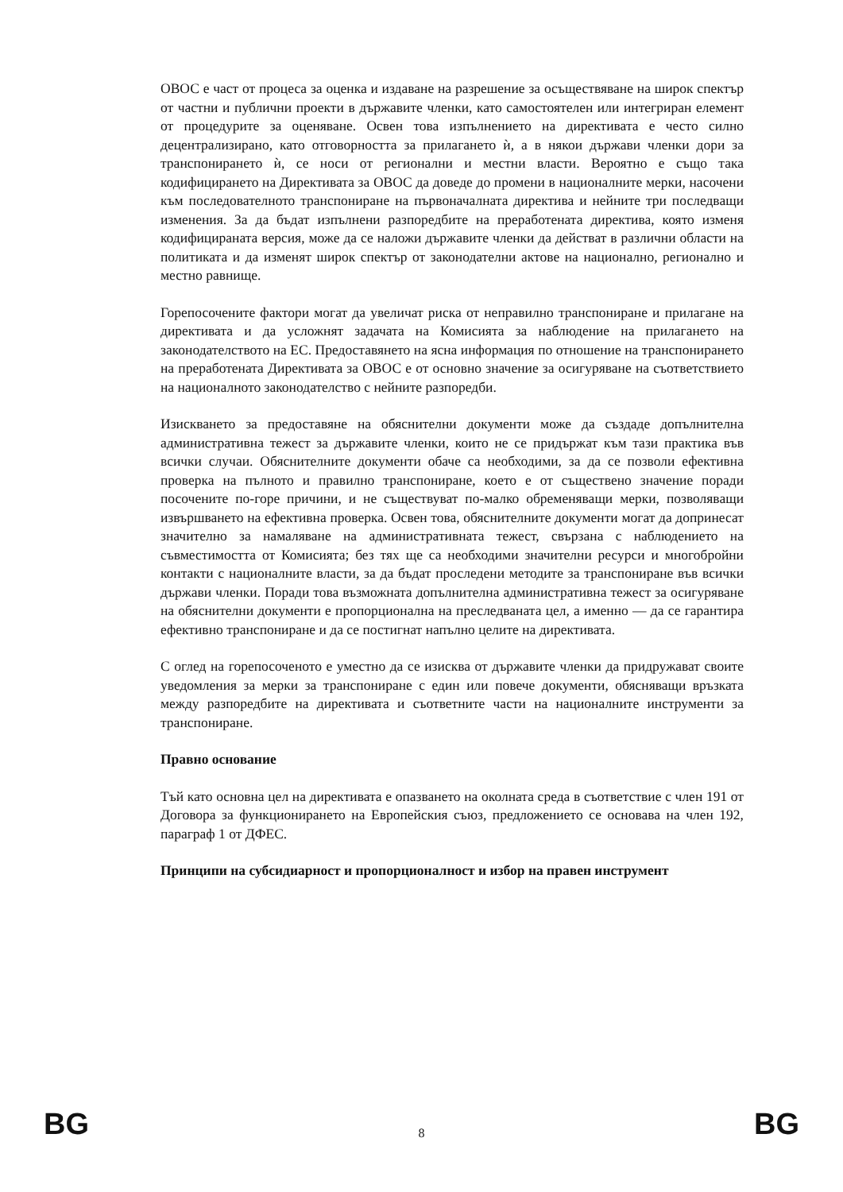ОВОС е част от процеса за оценка и издаване на разрешение за осъществяване на широк спектър от частни и публични проекти в държавите членки, като самостоятелен или интегриран елемент от процедурите за оценяване. Освен това изпълнението на директивата е често силно децентрализирано, като отговорността за прилагането ѝ, а в някои държави членки дори за транспонирането ѝ, се носи от регионални и местни власти. Вероятно е също така кодифицирането на Директивата за ОВОС да доведе до промени в националните мерки, насочени към последователното транспониране на първоначалната директива и нейните три последващи изменения. За да бъдат изпълнени разпоредбите на преработената директива, която изменя кодифицираната версия, може да се наложи държавите членки да действат в различни области на политиката и да изменят широк спектър от законодателни актове на национално, регионално и местно равнище.
Горепосочените фактори могат да увеличат риска от неправилно транспониране и прилагане на директивата и да усложнят задачата на Комисията за наблюдение на прилагането на законодателството на ЕС. Предоставянето на ясна информация по отношение на транспонирането на преработената Директивата за ОВОС е от основно значение за осигуряване на съответствието на националното законодателство с нейните разпоредби.
Изискването за предоставяне на обяснителни документи може да създаде допълнителна административна тежест за държавите членки, които не се придържат към тази практика във всички случаи. Обяснителните документи обаче са необходими, за да се позволи ефективна проверка на пълното и правилно транспониране, което е от съществено значение поради посочените по-горе причини, и не съществуват по-малко обременяващи мерки, позволяващи извършването на ефективна проверка. Освен това, обяснителните документи могат да допринесат значително за намаляване на административната тежест, свързана с наблюдението на съвместимостта от Комисията; без тях ще са необходими значителни ресурси и многобройни контакти с националните власти, за да бъдат проследени методите за транспониране във всички държави членки. Поради това възможната допълнителна административна тежест за осигуряване на обяснителни документи е пропорционална на преследваната цел, а именно — да се гарантира ефективно транспониране и да се постигнат напълно целите на директивата.
С оглед на горепосоченото е уместно да се изисква от държавите членки да придружават своите уведомления за мерки за транспониране с един или повече документи, обясняващи връзката между разпоредбите на директивата и съответните части на националните инструменти за транспониране.
Правно основание
Тъй като основна цел на директивата е опазването на околната среда в съответствие с член 191 от Договора за функционирането на Европейския съюз, предложението се основава на член 192, параграф 1 от ДФЕС.
Принципи на субсидиарност и пропорционалност и избор на правен инструмент
BG 8 BG